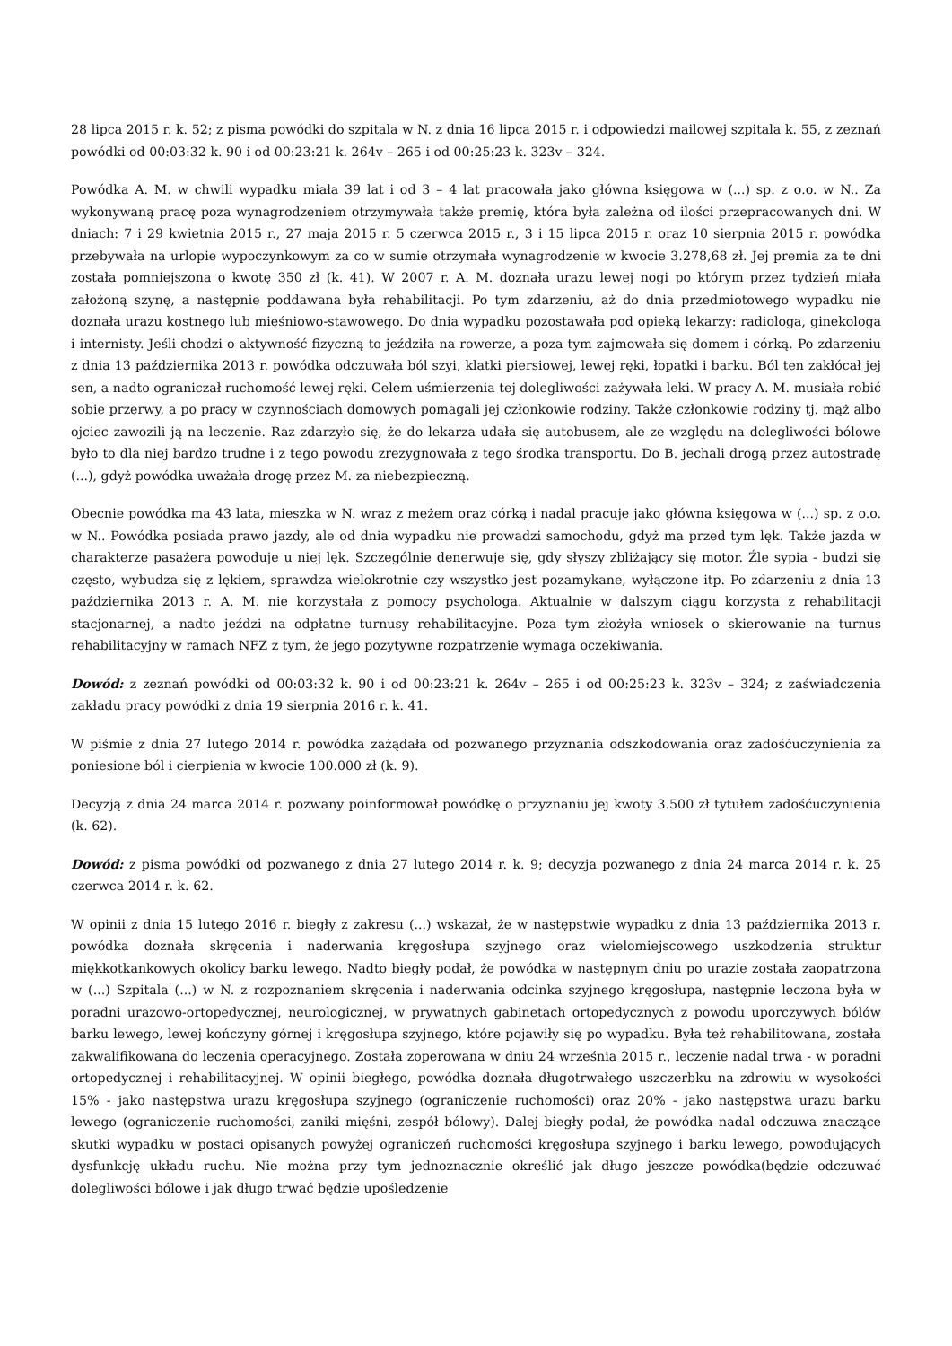28 lipca 2015 r. k. 52; z pisma powódki do szpitala w N. z dnia 16 lipca 2015 r. i odpowiedzi mailowej szpitala k. 55, z zeznań powódki od 00:03:32 k. 90 i od 00:23:21 k. 264v – 265 i od 00:25:23 k. 323v – 324.
Powódka A. M. w chwili wypadku miała 39 lat i od 3 – 4 lat pracowała jako główna księgowa w (...) sp. z o.o. w N.. Za wykonywaną pracę poza wynagrodzeniem otrzymywała także premię, która była zależna od ilości przepracowanych dni. W dniach: 7 i 29 kwietnia 2015 r., 27 maja 2015 r. 5 czerwca 2015 r., 3 i 15 lipca 2015 r. oraz 10 sierpnia 2015 r. powódka przebywała na urlopie wypoczynkowym za co w sumie otrzymała wynagrodzenie w kwocie 3.278,68 zł. Jej premia za te dni została pomniejszona o kwotę 350 zł (k. 41). W 2007 r. A. M. doznała urazu lewej nogi po którym przez tydzień miała założoną szynę, a następnie poddawana była rehabilitacji. Po tym zdarzeniu, aż do dnia przedmiotowego wypadku nie doznała urazu kostnego lub mięśniowo-stawowego. Do dnia wypadku pozostawała pod opieką lekarzy: radiologa, ginekologa i internisty. Jeśli chodzi o aktywność fizyczną to jeździła na rowerze, a poza tym zajmowała się domem i córką. Po zdarzeniu z dnia 13 października 2013 r. powódka odczuwała ból szyi, klatki piersiowej, lewej ręki, łopatki i barku. Ból ten zakłócał jej sen, a nadto ograniczał ruchomość lewej ręki. Celem uśmierzenia tej dolegliwości zażywała leki. W pracy A. M. musiała robić sobie przerwy, a po pracy w czynnościach domowych pomagali jej członkowie rodziny. Także członkowie rodziny tj. mąż albo ojciec zawozili ją na leczenie. Raz zdarzyło się, że do lekarza udała się autobusem, ale ze względu na dolegliwości bólowe było to dla niej bardzo trudne i z tego powodu zrezygnowała z tego środka transportu. Do B. jechali drogą przez autostradę (...), gdyż powódka uważała drogę przez M. za niebezpieczną.
Obecnie powódka ma 43 lata, mieszka w N. wraz z mężem oraz córką i nadal pracuje jako główna księgowa w (...) sp. z o.o. w N.. Powódka posiada prawo jazdy, ale od dnia wypadku nie prowadzi samochodu, gdyż ma przed tym lęk. Także jazda w charakterze pasażera powoduje u niej lęk. Szczególnie denerwuje się, gdy słyszy zbliżający się motor. Źle sypia - budzi się często, wybudza się z lękiem, sprawdza wielokrotnie czy wszystko jest pozamykane, wyłączone itp. Po zdarzeniu z dnia 13 października 2013 r. A. M. nie korzystała z pomocy psychologa. Aktualnie w dalszym ciągu korzysta z rehabilitacji stacjonarnej, a nadto jeździ na odpłatne turnusy rehabilitacyjne. Poza tym złożyła wniosek o skierowanie na turnus rehabilitacyjny w ramach NFZ z tym, że jego pozytywne rozpatrzenie wymaga oczekiwania.
Dowód: z zeznań powódki od 00:03:32 k. 90 i od 00:23:21 k. 264v – 265 i od 00:25:23 k. 323v – 324; z zaświadczenia zakładu pracy powódki z dnia 19 sierpnia 2016 r. k. 41.
W piśmie z dnia 27 lutego 2014 r. powódka zażądała od pozwanego przyznania odszkodowania oraz zadośćuczynienia za poniesione ból i cierpienia w kwocie 100.000 zł (k. 9).
Decyzją z dnia 24 marca 2014 r. pozwany poinformował powódkę o przyznaniu jej kwoty 3.500 zł tytułem zadośćuczynienia (k. 62).
Dowód: z pisma powódki od pozwanego z dnia 27 lutego 2014 r. k. 9; decyzja pozwanego z dnia 24 marca 2014 r. k. 25 czerwca 2014 r. k. 62.
W opinii z dnia 15 lutego 2016 r. biegły z zakresu (...) wskazał, że w następstwie wypadku z dnia 13 października 2013 r. powódka doznała skręcenia i naderwania kręgosłupa szyjnego oraz wielomiejscowego uszkodzenia struktur miękkotkankowych okolicy barku lewego. Nadto biegły podał, że powódka w następnym dniu po urazie została zaopatrzona w (...) Szpitala (...) w N. z rozpoznaniem skręcenia i naderwania odcinka szyjnego kręgosłupa, następnie leczona była w poradni urazowo-ortopedycznej, neurologicznej, w prywatnych gabinetach ortopedycznych z powodu uporczywych bólów barku lewego, lewej kończyny górnej i kręgosłupa szyjnego, które pojawiły się po wypadku. Była też rehabilitowana, została zakwalifikowana do leczenia operacyjnego. Została zoperowana w dniu 24 września 2015 r., leczenie nadal trwa - w poradni ortopedycznej i rehabilitacyjnej. W opinii biegłego, powódka doznała długotrwałego uszczerbku na zdrowiu w wysokości 15% - jako następstwa urazu kręgosłupa szyjnego (ograniczenie ruchomości) oraz 20% - jako następstwa urazu barku lewego (ograniczenie ruchomości, zaniki mięśni, zespół bólowy). Dalej biegły podał, że powódka nadal odczuwa znaczące skutki wypadku w postaci opisanych powyżej ograniczeń ruchomości kręgosłupa szyjnego i barku lewego, powodujących dysfunkcję układu ruchu. Nie można przy tym jednoznacznie określić jak długo jeszcze powódka(będzie odczuwać dolegliwości bólowe i jak długo trwać będzie upośledzenie